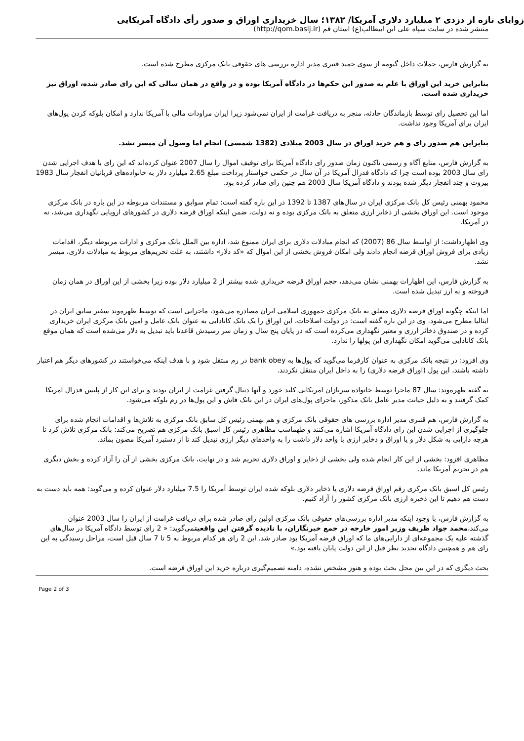زوایای تازه از دزدی ۲ میلیارد دلاری آمریکا/ ۱۳۸۲؛ سال خریداری اوراق و صدور رأی دادگاه آمریکایی
منتشر شده در سایت سپاه علی ابن ابیطالب(ع) استان قم (http://qom.basij.ir)
به گزارش فارس، جملات داخل گیومه از سوی حمید قنبری مدیر اداره بررسی های حقوقی بانک مرکزی مطرح شده است.
بنابراین خرید این اوراق با علم به صدور این حکم‌ها در دادگاه آمریکا بوده و در واقع در همان سالی که این رای صادر شده، اوراق نیز خریداری شده است.
اما این تحصیل رای توسط بازماندگان حادثه، منجر به دریافت غرامت از ایران نمی‌شود زیرا ایران مراودات مالی با آمریکا ندارد و امکان بلوکه کردن پول‌های ایران برای آمریکا وجود نداشت.
بنابراین هم صدور رای و هم خرید اوراق در سال 2003 میلادی (1382 شمسی) انجام اما وصول آن میسر نشد.
به گزارش فارس، منابع آگاه و رسمی تاکنون زمان صدور رای دادگاه آمریکا برای توقیف اموال را سال 2007 عنوان کرده‌اند که این رای با هدف اجرایی شدن رای سال 2003 بوده است چرا که دادگاه فدرال آمریکا در آن سال در حکمی خواستار پرداخت مبلغ 2.65 میلیارد دلار به خانواده‌های قربانیان انفجار سال 1983 بیروت و چند انفجار دیگر شده بودند و دادگاه آمریکا سال 2003 هم چنین رای صادر کرده بود.
محمود بهمنی رئیس کل بانک مرکزی ایران در سال‌های 1387 تا 1392 در این باره گفته است: تمام سوابق و مستندات مربوطه در این باره در بانک مرکزی موجود است. این اوراق بخشی از ذخایر ارزی متعلق به بانک مرکزی بوده و نه دولت، ضمن اینکه اوراق قرضه دلاری در کشورهای اروپایی نگهداری می‌شد، نه در آمریکا.
وی اظهارداشت: از اواسط سال 86 (2007) که انجام مبادلات دلاری برای ایران ممنوع شد، اداره بین الملل بانک مرکزی و ادارات مربوطه دیگر، اقدامات زیادی برای فروش اوراق قرضه انجام دادند ولی امکان فروش بخشی از این اموال که «کد دلار» داشتند، به علت تحریم‌های مربوط به مبادلات دلاری، میسر نشد.
به گزارش فارس، این اظهارات بهمنی نشان می‌دهد، حجم اوراق قرضه خریداری شده بیشتر از 2 میلیارد دلار بوده زیرا بخشی از این اوراق در همان زمان فروخته و به ارز تبدیل شده است.
اما اینکه چگونه اوراق قرضه دلاری متعلق به بانک مرکزی جمهوری اسلامی ایران مصادره می‌شود، ماجرایی است که توسط ظهره‌وند سفیر سابق ایران در ایتالیا مطرح می‌شود. وی در این باره گفته است: در دولت اصلاحات، این اوراق را یک بانک کانادایی به عنوان بانک عامل و امین بانک مرکزی ایران خریداری کرده و در صندوق ذخائر ارزی و معتبر نگهداری می‌کرده است که در پایان پنج سال و زمان سر رسیدش قاعدتا باید تبدیل به دلار می‌شده است که همان موقع بانک کانادایی می‌گوید امکان نگهداری این پولها را ندارد.
وی افزود: در نتیجه بانک مرکزی به عنوان کارفرما می‌گوید که پول‌ها به bank obey در رم منتقل شود و با هدف اینکه می‌خواستند در کشورهای دیگر هم اعتبار داشته باشند، این پول (اوراق قرضه دلاری) را به داخل ایران منتقل نکردند.
به گفته ظهره‌وند: سال 87 ماجرا توسط خانواده سربازان امریکایی کلید خورد و آنها دنبال گرفتن غرامت از ایران بودند و برای این کار از پلیس فدرال امریکا کمک گرفتند و به دلیل خیانت مدیر عامل بانک مذکور، ماجرای پول‌های ایران در این بانک فاش و این پول‌ها در رم بلوکه می‌شود.
به گزارش فارس، هم قنبری مدیر اداره بررسی های حقوقی بانک مرکزی و هم بهمنی رئیس کل سابق بانک مرکزی به تلاش‌ها و اقدامات انجام شده برای جلوگیری از اجرایی شدن این رای دادگاه آمریکا اشاره می‌کنند و طهماسب مظاهری رئیس کل اسبق بانک مرکزی هم تصریح می‌کند: بانک مرکزی تلاش کرد تا هرچه دارایی به شکل دلار و یا اوراق و ذخایر ارزی با واحد دلار داشت را به واحدهای دیگر ارزی تبدیل کند تا از دستبرد آمریکا مصون بماند.
مظاهری افزود: بخشی از این کار انجام شده ولی بخشی از ذخایر و اوراق دلاری تحریم شد و در نهایت، بانک مرکزی بخشی از آن را آزاد کرده و بخش دیگری هم در تحریم آمریکا ماند.
رئیس کل اسبق بانک مرکزی رقم اوراق قرضه دلاری یا ذخایر دلاری بلوکه شده ایران توسط آمریکا را 7.5 میلیارد دلار عنوان کرده و می‌گوید: همه باید دست به دست هم دهیم تا این ذخیره ارزی بانک مرکزی کشور را آزاد کنیم.
به گزارش فارس، با وجود اینکه مدیر اداره بررسی‌های حقوقی بانک مرکزی اولین رای صادر شده برای دریافت غرامت از ایران را سال 2003 عنوان می‌کند،محمد جواد ظریف وزیر امور خارجه در جمع خبرنگاران، با نادیده گرفتن این واقعیتمی‌گوید: « 2 رای توسط دادگاه آمریکا در سال‌های گذشته علیه یک مجموعه‌ای از دارایی‌های ما که اوراق قرضه آمریکا بود صادر شد. این 2 رای هر کدام مربوط به 5 تا 7 سال قبل است، مراحل رسیدگی به این رای هم و همچنین دادگاه تجدید نظر قبل از این دولت پایان یافته بود.»
بحث دیگری که در این بین محل بحث بوده و هنوز مشخص نشده، دامنه تصمیم‌گیری درباره خرید این اوراق قرضه است.
Page 2 of 3